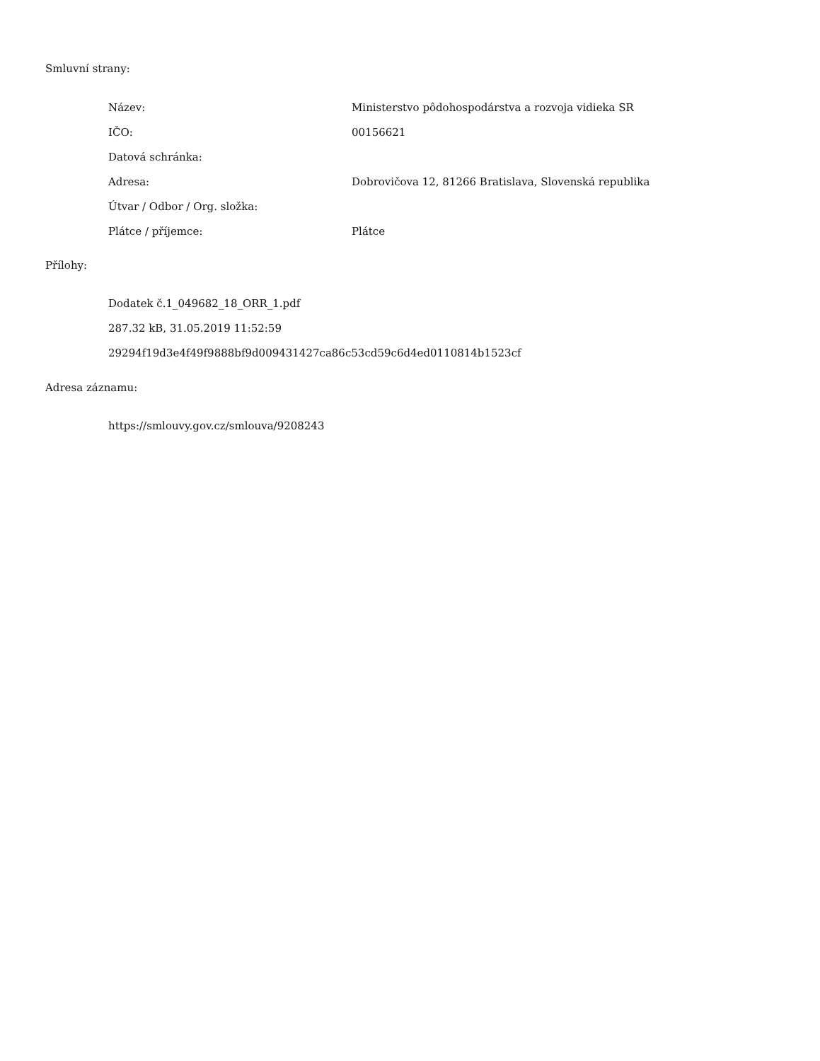Smluvní strany:
| Název: | Ministerstvo pôdohospodárstva a rozvoja vidieka SR |
| IČO: | 00156621 |
| Datová schránka: | |
| Adresa: | Dobrovičova 12, 81266 Bratislava, Slovenská republika |
| Útvar / Odbor / Org. složka: | |
| Plátce / příjemce: | Plátce |
Přílohy:
Dodatek č.1_049682_18_ORR_1.pdf
287.32 kB, 31.05.2019 11:52:59
29294f19d3e4f49f9888bf9d009431427ca86c53cd59c6d4ed0110814b1523cf
Adresa záznamu:
https://smlouvy.gov.cz/smlouva/9208243